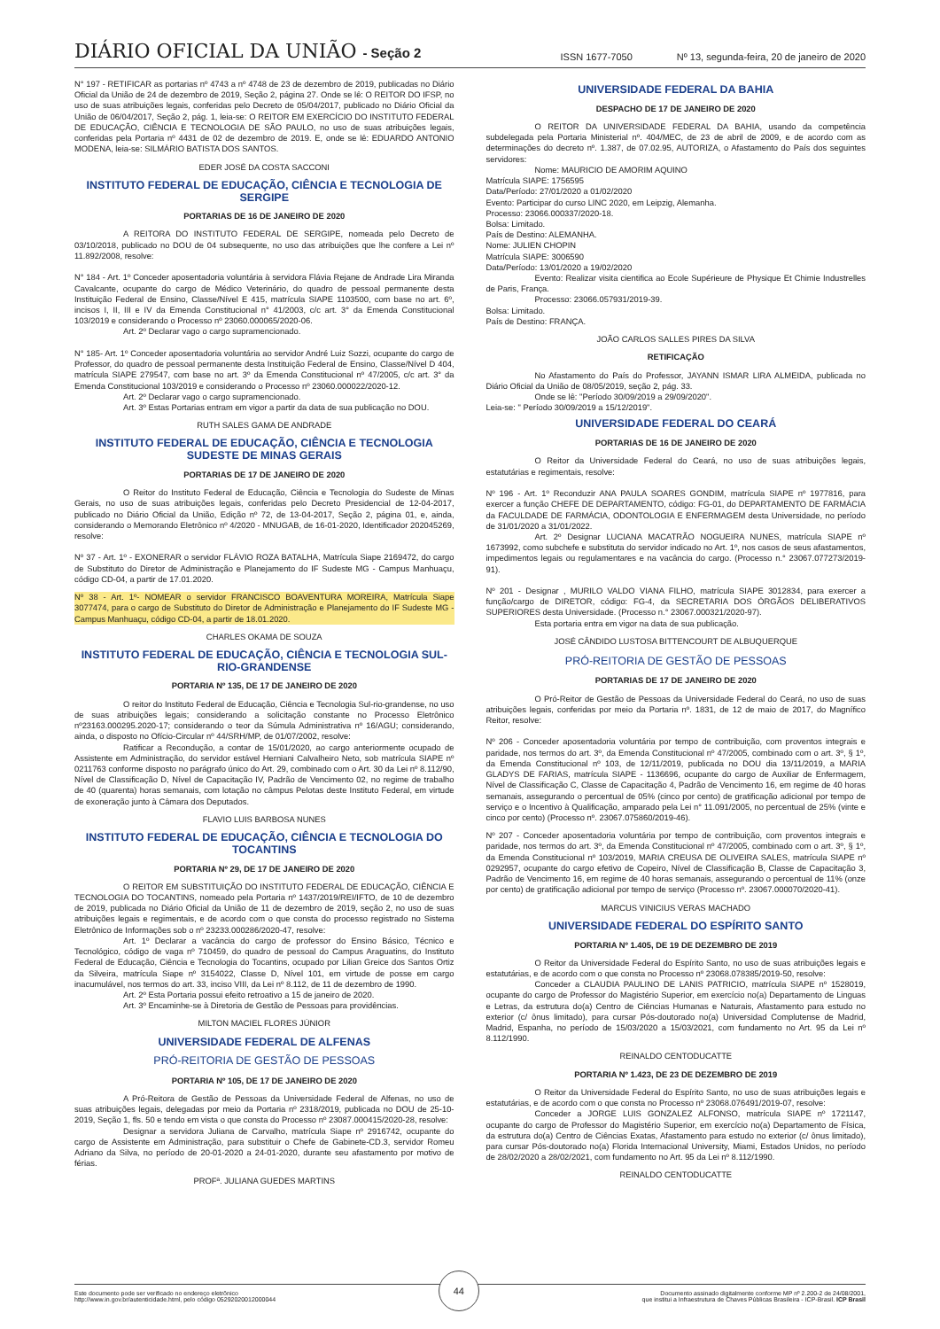DIÁRIO OFICIAL DA UNIÃO - Seção 2
ISSN 1677-7050 Nº 13, segunda-feira, 20 de janeiro de 2020
N° 197 - RETIFICAR as portarias nº 4743 a nº 4748 de 23 de dezembro de 2019, publicadas no Diário Oficial da União de 24 de dezembro de 2019, Seção 2, página 27. Onde se lê: O REITOR DO IFSP, no uso de suas atribuições legais, conferidas pelo Decreto de 05/04/2017, publicado no Diário Oficial da União de 06/04/2017, Seção 2, pág. 1, leia-se: O REITOR EM EXERCÍCIO DO INSTITUTO FEDERAL DE EDUCAÇÃO, CIÊNCIA E TECNOLOGIA DE SÃO PAULO, no uso de suas atribuições legais, conferidas pela Portaria nº 4431 de 02 de dezembro de 2019. E, onde se lê: EDUARDO ANTONIO MODENA, leia-se: SILMÁRIO BATISTA DOS SANTOS.
EDER JOSÉ DA COSTA SACCONI
INSTITUTO FEDERAL DE EDUCAÇÃO, CIÊNCIA E TECNOLOGIA DE SERGIPE
PORTARIAS DE 16 DE JANEIRO DE 2020
A REITORA DO INSTITUTO FEDERAL DE SERGIPE, nomeada pelo Decreto de 03/10/2018, publicado no DOU de 04 subsequente, no uso das atribuições que lhe confere a Lei nº 11.892/2008, resolve:
N° 184 - Art. 1º Conceder aposentadoria voluntária à servidora Flávia Rejane de Andrade Lira Miranda Cavalcante, ocupante do cargo de Médico Veterinário, do quadro de pessoal permanente desta Instituição Federal de Ensino, Classe/Nível E 415, matrícula SIAPE 1103500, com base no art. 6º, incisos I, II, III e IV da Emenda Constitucional n° 41/2003, c/c art. 3° da Emenda Constitucional 103/2019 e considerando o Processo nº 23060.000065/2020-06.
Art. 2º Declarar vago o cargo supramencionado.
N° 185- Art. 1º Conceder aposentadoria voluntária ao servidor André Luiz Sozzi, ocupante do cargo de Professor, do quadro de pessoal permanente desta Instituição Federal de Ensino, Classe/Nível D 404, matrícula SIAPE 279547, com base no art. 3º da Emenda Constitucional nº 47/2005, c/c art. 3° da Emenda Constitucional 103/2019 e considerando o Processo nº 23060.000022/2020-12.
Art. 2º Declarar vago o cargo supramencionado.
Art. 3º Estas Portarias entram em vigor a partir da data de sua publicação no DOU.
RUTH SALES GAMA DE ANDRADE
INSTITUTO FEDERAL DE EDUCAÇÃO, CIÊNCIA E TECNOLOGIA SUDESTE DE MINAS GERAIS
PORTARIAS DE 17 DE JANEIRO DE 2020
O Reitor do Instituto Federal de Educação, Ciência e Tecnologia do Sudeste de Minas Gerais, no uso de suas atribuições legais, conferidas pelo Decreto Presidencial de 12-04-2017, publicado no Diário Oficial da União, Edição nº 72, de 13-04-2017, Seção 2, página 01, e, ainda, considerando o Memorando Eletrônico nº 4/2020 - MNUGAB, de 16-01-2020, Identificador 202045269, resolve:
Nº 37 - Art. 1º - EXONERAR o servidor FLÁVIO ROZA BATALHA, Matrícula Siape 2169472, do cargo de Substituto do Diretor de Administração e Planejamento do IF Sudeste MG - Campus Manhuaçu, código CD-04, a partir de 17.01.2020.
Nº 38 - Art. 1º- NOMEAR o servidor FRANCISCO BOAVENTURA MOREIRA, Matrícula Siape 3077474, para o cargo de Substituto do Diretor de Administração e Planejamento do IF Sudeste MG - Campus Manhuaçu, código CD-04, a partir de 18.01.2020.
CHARLES OKAMA DE SOUZA
INSTITUTO FEDERAL DE EDUCAÇÃO, CIÊNCIA E TECNOLOGIA SUL-RIO-GRANDENSE
PORTARIA Nº 135, DE 17 DE JANEIRO DE 2020
O reitor do Instituto Federal de Educação, Ciência e Tecnologia Sul-rio-grandense, no uso de suas atribuições legais; considerando a solicitação constante no Processo Eletrônico nº23163.000295.2020-17; considerando o teor da Súmula Administrativa nº 16/AGU; considerando, ainda, o disposto no Ofício-Circular nº 44/SRH/MP, de 01/07/2002, resolve:
Ratificar a Recondução, a contar de 15/01/2020, ao cargo anteriormente ocupado de Assistente em Administração, do servidor estável Herniani Calvalheiro Neto, sob matrícula SIAPE nº 0211763 conforme disposto no parágrafo único do Art. 29, combinado com o Art. 30 da Lei nº 8.112/90, Nível de Classificação D, Nível de Capacitação IV, Padrão de Vencimento 02, no regime de trabalho de 40 (quarenta) horas semanais, com lotação no câmpus Pelotas deste Instituto Federal, em virtude de exoneração junto à Câmara dos Deputados.
FLAVIO LUIS BARBOSA NUNES
INSTITUTO FEDERAL DE EDUCAÇÃO, CIÊNCIA E TECNOLOGIA DO TOCANTINS
PORTARIA Nº 29, DE 17 DE JANEIRO DE 2020
O REITOR EM SUBSTITUIÇÃO DO INSTITUTO FEDERAL DE EDUCAÇÃO, CIÊNCIA E TECNOLOGIA DO TOCANTINS, nomeado pela Portaria nº 1437/2019/REI/IFTO, de 10 de dezembro de 2019, publicada no Diário Oficial da União de 11 de dezembro de 2019, seção 2, no uso de suas atribuições legais e regimentais, e de acordo com o que consta do processo registrado no Sistema Eletrônico de Informações sob o nº 23233.000286/2020-47, resolve:
Art. 1º Declarar a vacância do cargo de professor do Ensino Básico, Técnico e Tecnológico, código de vaga nº 710459, do quadro de pessoal do Campus Araguatins, do Instituto Federal de Educação, Ciência e Tecnologia do Tocantins, ocupado por Lilian Greice dos Santos Ortiz da Silveira, matrícula Siape nº 3154022, Classe D, Nível 101, em virtude de posse em cargo inacumulável, nos termos do art. 33, inciso VIII, da Lei nº 8.112, de 11 de dezembro de 1990.
Art. 2º Esta Portaria possui efeito retroativo a 15 de janeiro de 2020.
Art. 3º Encaminhe-se à Diretoria de Gestão de Pessoas para providências.
MILTON MACIEL FLORES JÚNIOR
UNIVERSIDADE FEDERAL DE ALFENAS
PRÓ-REITORIA DE GESTÃO DE PESSOAS
PORTARIA Nº 105, DE 17 DE JANEIRO DE 2020
A Pró-Reitora de Gestão de Pessoas da Universidade Federal de Alfenas, no uso de suas atribuições legais, delegadas por meio da Portaria nº 2318/2019, publicada no DOU de 25-10-2019, Seção 1, fls. 50 e tendo em vista o que consta do Processo nº 23087.000415/2020-28, resolve:
Designar a servidora Juliana de Carvalho, matrícula Siape nº 2916742, ocupante do cargo de Assistente em Administração, para substituir o Chefe de Gabinete-CD.3, servidor Romeu Adriano da Silva, no período de 20-01-2020 a 24-01-2020, durante seu afastamento por motivo de férias.
PROFª. JULIANA GUEDES MARTINS
UNIVERSIDADE FEDERAL DA BAHIA
DESPACHO DE 17 DE JANEIRO DE 2020
O REITOR DA UNIVERSIDADE FEDERAL DA BAHIA, usando da competência subdelegada pela Portaria Ministerial nº. 404/MEC, de 23 de abril de 2009, e de acordo com as determinações do decreto nº. 1.387, de 07.02.95, AUTORIZA, o Afastamento do País dos seguintes servidores:
Nome: MAURICIO DE AMORIM AQUINO
Matrícula SIAPE: 1756595
Data/Período: 27/01/2020 a 01/02/2020
Evento: Participar do curso LINC 2020, em Leipzig, Alemanha.
Processo: 23066.000337/2020-18.
Bolsa: Limitado.
País de Destino: ALEMANHA.
Nome: JULIEN CHOPIN
Matrícula SIAPE: 3006590
Data/Período: 13/01/2020 a 19/02/2020
Evento: Realizar visita cientifica ao Ecole Supérieure de Physique Et Chimie Industrelles de Paris, França.
Processo: 23066.057931/2019-39.
Bolsa: Limitado.
País de Destino: FRANÇA.
JOÃO CARLOS SALLES PIRES DA SILVA
RETIFICAÇÃO
No Afastamento do País do Professor, JAYANN ISMAR LIRA ALMEIDA, publicada no Diário Oficial da União de 08/05/2019, seção 2, pág. 33.
Onde se lê: "Período 30/09/2019 a 29/09/2020".
Leia-se: " Período 30/09/2019 a 15/12/2019".
UNIVERSIDADE FEDERAL DO CEARÁ
PORTARIAS DE 16 DE JANEIRO DE 2020
O Reitor da Universidade Federal do Ceará, no uso de suas atribuições legais, estatutárias e regimentais, resolve:
Nº 196 - Art. 1º Reconduzir ANA PAULA SOARES GONDIM, matrícula SIAPE nº 1977816, para exercer a função CHEFE DE DEPARTAMENTO, código: FG-01, do DEPARTAMENTO DE FARMÁCIA da FACULDADE DE FARMÁCIA, ODONTOLOGIA E ENFERMAGEM desta Universidade, no período de 31/01/2020 a 31/01/2022.
Art. 2º Designar LUCIANA MACATRÃO NOGUEIRA NUNES, matrícula SIAPE nº 1673992, como subchefe e substituta do servidor indicado no Art. 1º, nos casos de seus afastamentos, impedimentos legais ou regulamentares e na vacância do cargo. (Processo n.° 23067.077273/2019-91).
Nº 201 - Designar , MURILO VALDO VIANA FILHO, matrícula SIAPE 3012834, para exercer a função/cargo de DIRETOR, código: FG-4, da SECRETARIA DOS ÓRGÃOS DELIBERATIVOS SUPERIORES desta Universidade. (Processo n.° 23067.000321/2020-97).
Esta portaria entra em vigor na data de sua publicação.
JOSÉ CÂNDIDO LUSTOSA BITTENCOURT DE ALBUQUERQUE
PRÓ-REITORIA DE GESTÃO DE PESSOAS
PORTARIAS DE 17 DE JANEIRO DE 2020
O Pró-Reitor de Gestão de Pessoas da Universidade Federal do Ceará, no uso de suas atribuições legais, conferidas por meio da Portaria nº. 1831, de 12 de maio de 2017, do Magnífico Reitor, resolve:
Nº 206 - Conceder aposentadoria voluntária por tempo de contribuição, com proventos integrais e paridade, nos termos do art. 3º, da Emenda Constitucional nº 47/2005, combinado com o art. 3º, § 1º, da Emenda Constitucional nº 103, de 12/11/2019, publicada no DOU dia 13/11/2019, a MARIA GLADYS DE FARIAS, matrícula SIAPE - 1136696, ocupante do cargo de Auxiliar de Enfermagem, Nível de Classificação C, Classe de Capacitação 4, Padrão de Vencimento 16, em regime de 40 horas semanais, assegurando o percentual de 05% (cinco por cento) de gratificação adicional por tempo de serviço e o Incentivo à Qualificação, amparado pela Lei n° 11.091/2005, no percentual de 25% (vinte e cinco por cento) (Processo nº. 23067.075860/2019-46).
Nº 207 - Conceder aposentadoria voluntária por tempo de contribuição, com proventos integrais e paridade, nos termos do art. 3º, da Emenda Constitucional nº 47/2005, combinado com o art. 3º, § 1º, da Emenda Constitucional nº 103/2019, MARIA CREUSA DE OLIVEIRA SALES, matrícula SIAPE nº 0292957, ocupante do cargo efetivo de Copeiro, Nível de Classificação B, Classe de Capacitação 3, Padrão de Vencimento 16, em regime de 40 horas semanais, assegurando o percentual de 11% (onze por cento) de gratificação adicional por tempo de serviço (Processo nº. 23067.000070/2020-41).
MARCUS VINICIUS VERAS MACHADO
UNIVERSIDADE FEDERAL DO ESPÍRITO SANTO
PORTARIA Nº 1.405, DE 19 DE DEZEMBRO DE 2019
O Reitor da Universidade Federal do Espírito Santo, no uso de suas atribuições legais e estatutárias, e de acordo com o que consta no Processo nº 23068.078385/2019-50, resolve:
Conceder a CLAUDIA PAULINO DE LANIS PATRICIO, matrícula SIAPE nº 1528019, ocupante do cargo de Professor do Magistério Superior, em exercício no(a) Departamento de Linguas e Letras, da estrutura do(a) Centro de Ciências Humanas e Naturais, Afastamento para estudo no exterior (c/ ônus limitado), para cursar Pós-doutorado no(a) Universidad Complutense de Madrid, Madrid, Espanha, no período de 15/03/2020 a 15/03/2021, com fundamento no Art. 95 da Lei nº 8.112/1990.
REINALDO CENTODUCATTE
PORTARIA Nº 1.423, DE 23 DE DEZEMBRO DE 2019
O Reitor da Universidade Federal do Espírito Santo, no uso de suas atribuições legais e estatutárias, e de acordo com o que consta no Processo nº 23068.076491/2019-07, resolve:
Conceder a JORGE LUIS GONZALEZ ALFONSO, matrícula SIAPE nº 1721147, ocupante do cargo de Professor do Magistério Superior, em exercício no(a) Departamento de Física, da estrutura do(a) Centro de Ciências Exatas, Afastamento para estudo no exterior (c/ ônus limitado), para cursar Pós-doutorado no(a) Florida Internacional University, Miami, Estados Unidos, no período de 28/02/2020 a 28/02/2021, com fundamento no Art. 95 da Lei nº 8.112/1990.
REINALDO CENTODUCATTE
Este documento pode ser verificado no endereço eletrônico
http://www.in.gov.br/autenticidade.html, pelo código 05292020012000044
44
Documento assinado digitalmente conforme MP nº 2.200-2 de 24/08/2001,
que institui a Infraestrutura de Chaves Públicas Brasileira - ICP-Brasil. ICP Brasil